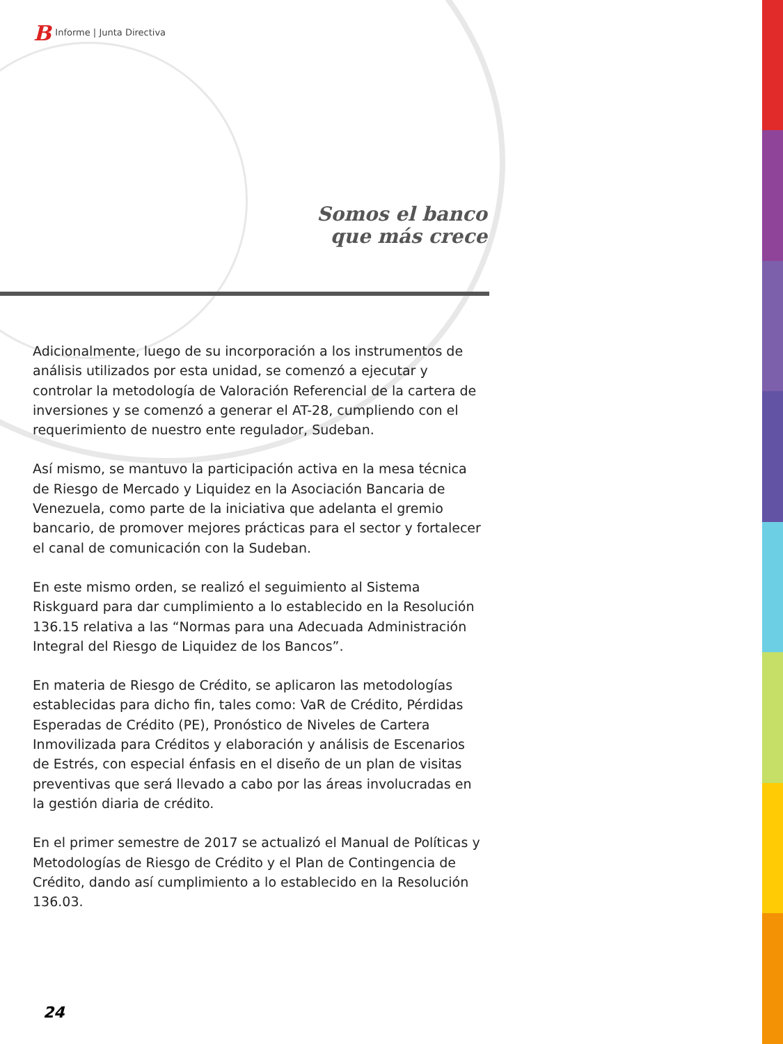B Informe | Junta Directiva
Somos el banco
que más crece
Adicionalmente, luego de su incorporación a los instrumentos de análisis utilizados por esta unidad, se comenzó a ejecutar y controlar la metodología de Valoración Referencial de la cartera de inversiones y se comenzó a generar el AT-28, cumpliendo con el requerimiento de nuestro ente regulador, Sudeban.
Así mismo, se mantuvo la participación activa en la mesa técnica de Riesgo de Mercado y Liquidez en la Asociación Bancaria de Venezuela, como parte de la iniciativa que adelanta el gremio bancario, de promover mejores prácticas para el sector y fortalecer el canal de comunicación con la Sudeban.
En este mismo orden, se realizó el seguimiento al Sistema Riskguard para dar cumplimiento a lo establecido en la Resolución 136.15 relativa a las “Normas para una Adecuada Administración Integral del Riesgo de Liquidez de los Bancos”.
En materia de Riesgo de Crédito, se aplicaron las metodologías establecidas para dicho fin, tales como: VaR de Crédito, Pérdidas Esperadas de Crédito (PE), Pronóstico de Niveles de Cartera Inmovilizada para Créditos y elaboración y análisis de Escenarios de Estrés, con especial énfasis en el diseño de un plan de visitas preventivas que será llevado a cabo por las áreas involucradas en la gestión diaria de crédito.
En el primer semestre de 2017 se actualizó el Manual de Políticas y Metodologías de Riesgo de Crédito y el Plan de Contingencia de Crédito, dando así cumplimiento a lo establecido en la Resolución 136.03.
24